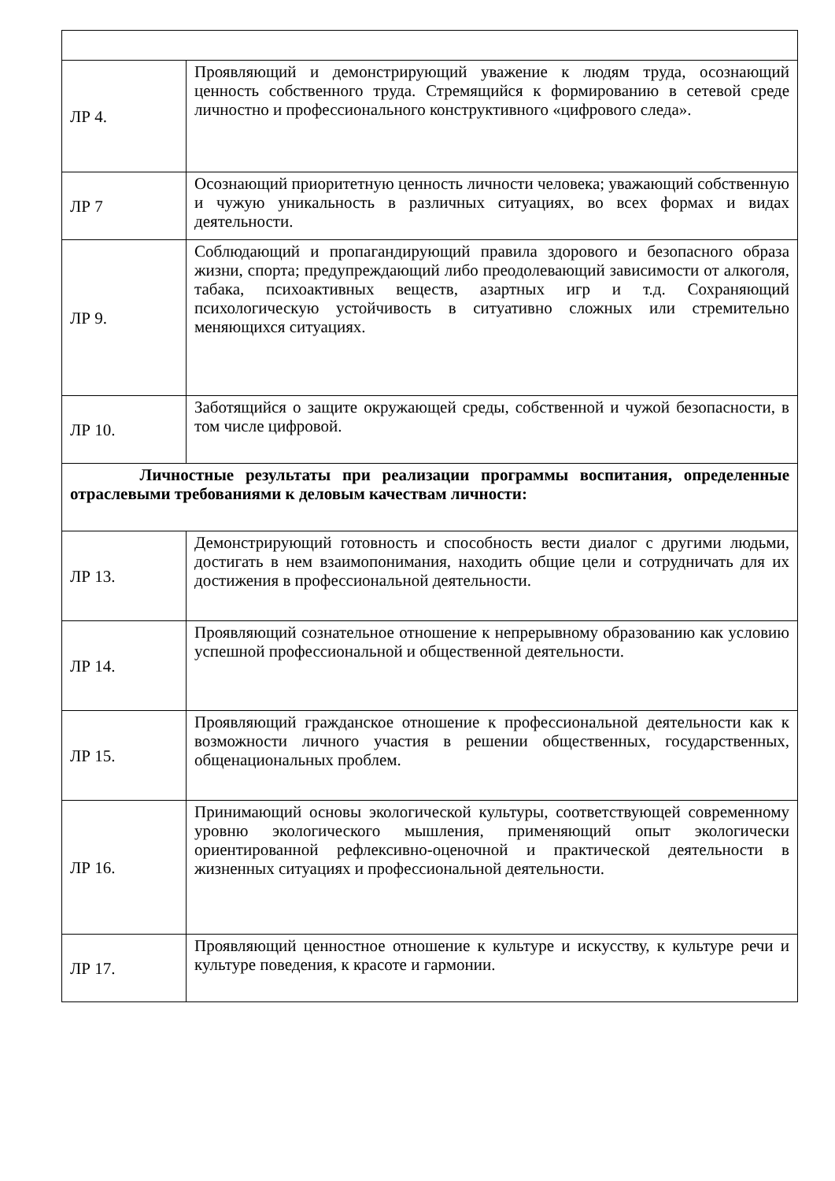| ЛР 4. | Проявляющий и демонстрирующий уважение к людям труда, осознающий ценность собственного труда. Стремящийся к формированию в сетевой среде личностно и профессионального конструктивного «цифрового следа». |
| ЛР 7 | Осознающий приоритетную ценность личности человека; уважающий собственную и чужую уникальность в различных ситуациях, во всех формах и видах деятельности. |
| ЛР 9. | Соблюдающий и пропагандирующий правила здорового и безопасного образа жизни, спорта; предупреждающий либо преодолевающий зависимости от алкоголя, табака, психоактивных веществ, азартных игр и т.д. Сохраняющий психологическую устойчивость в ситуативно сложных или стремительно меняющихся ситуациях. |
| ЛР 10. | Заботящийся о защите окружающей среды, собственной и чужой безопасности, в том числе цифровой. |
| Личностные результаты при реализации программы воспитания, определенные отраслевыми требованиями к деловым качествам личности: | |
| ЛР 13. | Демонстрирующий готовность и способность вести диалог с другими людьми, достигать в нем взаимопонимания, находить общие цели и сотрудничать для их достижения в профессиональной деятельности. |
| ЛР 14. | Проявляющий сознательное отношение к непрерывному образованию как условию успешной профессиональной и общественной деятельности. |
| ЛР 15. | Проявляющий гражданское отношение к профессиональной деятельности как к возможности личного участия в решении общественных, государственных, общенациональных проблем. |
| ЛР 16. | Принимающий основы экологической культуры, соответствующей современному уровню экологического мышления, применяющий опыт экологически ориентированной рефлексивно-оценочной и практической деятельности в жизненных ситуациях и профессиональной деятельности. |
| ЛР 17. | Проявляющий ценностное отношение к культуре и искусству, к культуре речи и культуре поведения, к красоте и гармонии. |